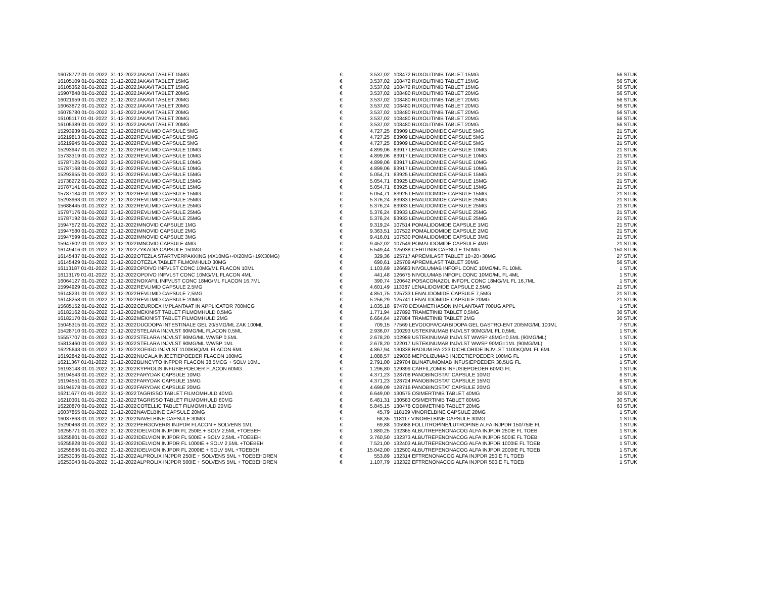| 16078772 01-01-2022 | 31-12-2022 | JAKAVI TABLET 15MG | € | 3.537,02 | 108472 RUXOLITINIB TABLET 15MG | 56 STUK |
| 16105109 01-01-2022 | 31-12-2022 | JAKAVI TABLET 15MG | € | 3.537,02 | 108472 RUXOLITINIB TABLET 15MG | 56 STUK |
| 16105362 01-01-2022 | 31-12-2022 | JAKAVI TABLET 15MG | € | 3.537,02 | 108472 RUXOLITINIB TABLET 15MG | 56 STUK |
| 15907848 01-01-2022 | 31-12-2022 | JAKAVI TABLET 20MG | € | 3.537,02 | 108480 RUXOLITINIB TABLET 20MG | 56 STUK |
| 16021959 01-01-2022 | 31-12-2022 | JAKAVI TABLET 20MG | € | 3.537,02 | 108480 RUXOLITINIB TABLET 20MG | 56 STUK |
| 16063872 01-01-2022 | 31-12-2022 | JAKAVI TABLET 20MG | € | 3.537,02 | 108480 RUXOLITINIB TABLET 20MG | 56 STUK |
| 16078780 01-01-2022 | 31-12-2022 | JAKAVI TABLET 20MG | € | 3.537,02 | 108480 RUXOLITINIB TABLET 20MG | 56 STUK |
| 16105117 01-01-2022 | 31-12-2022 | JAKAVI TABLET 20MG | € | 3.537,02 | 108480 RUXOLITINIB TABLET 20MG | 56 STUK |
| 16105389 01-01-2022 | 31-12-2022 | JAKAVI TABLET 20MG | € | 3.537,02 | 108480 RUXOLITINIB TABLET 20MG | 56 STUK |
| 15293939 01-01-2022 | 31-12-2022 | REVLIMID CAPSULE 5MG | € | 4.727,25 | 83909 LENALIDOMIDE CAPSULE 5MG | 21 STUK |
| 16219813 01-01-2022 | 31-12-2022 | REVLIMID CAPSULE 5MG | € | 4.727,25 | 83909 LENALIDOMIDE CAPSULE 5MG | 21 STUK |
| 16219945 01-01-2022 | 31-12-2022 | REVLIMID CAPSULE 5MG | € | 4.727,25 | 83909 LENALIDOMIDE CAPSULE 5MG | 21 STUK |
| 15293947 01-01-2022 | 31-12-2022 | REVLIMID CAPSULE 10MG | € | 4.899,06 | 83917 LENALIDOMIDE CAPSULE 10MG | 21 STUK |
| 15733319 01-01-2022 | 31-12-2022 | REVLIMID CAPSULE 10MG | € | 4.899,06 | 83917 LENALIDOMIDE CAPSULE 10MG | 21 STUK |
| 15787125 01-01-2022 | 31-12-2022 | REVLIMID CAPSULE 10MG | € | 4.899,06 | 83917 LENALIDOMIDE CAPSULE 10MG | 21 STUK |
| 15787168 01-01-2022 | 31-12-2022 | REVLIMID CAPSULE 10MG | € | 4.899,06 | 83917 LENALIDOMIDE CAPSULE 10MG | 21 STUK |
| 15293955 01-01-2022 | 31-12-2022 | REVLIMID CAPSULE 15MG | € | 5.054,71 | 83925 LENALIDOMIDE CAPSULE 15MG | 21 STUK |
| 15738272 01-01-2022 | 31-12-2022 | REVLIMID CAPSULE 15MG | € | 5.054,71 | 83925 LENALIDOMIDE CAPSULE 15MG | 21 STUK |
| 15787141 01-01-2022 | 31-12-2022 | REVLIMID CAPSULE 15MG | € | 5.054,71 | 83925 LENALIDOMIDE CAPSULE 15MG | 21 STUK |
| 15787184 01-01-2022 | 31-12-2022 | REVLIMID CAPSULE 15MG | € | 5.054,71 | 83925 LENALIDOMIDE CAPSULE 15MG | 21 STUK |
| 15293963 01-01-2022 | 31-12-2022 | REVLIMID CAPSULE 25MG | € | 5.376,24 | 83933 LENALIDOMIDE CAPSULE 25MG | 21 STUK |
| 15688445 01-01-2022 | 31-12-2022 | REVLIMID CAPSULE 25MG | € | 5.376,24 | 83933 LENALIDOMIDE CAPSULE 25MG | 21 STUK |
| 15787176 01-01-2022 | 31-12-2022 | REVLIMID CAPSULE 25MG | € | 5.376,24 | 83933 LENALIDOMIDE CAPSULE 25MG | 21 STUK |
| 15787192 01-01-2022 | 31-12-2022 | REVLIMID CAPSULE 25MG | € | 5.376,24 | 83933 LENALIDOMIDE CAPSULE 25MG | 21 STUK |
| 15947572 01-01-2022 | 31-12-2022 | IMNOVID CAPSULE 1MG | € | 9.319,24 | 107514 POMALIDOMIDE CAPSULE 1MG | 21 STUK |
| 15947580 01-01-2022 | 31-12-2022 | IMNOVID CAPSULE 2MG | € | 9.363,51 | 107522 POMALIDOMIDE CAPSULE 2MG | 21 STUK |
| 15947599 01-01-2022 | 31-12-2022 | IMNOVID CAPSULE 3MG | € | 9.416,01 | 107530 POMALIDOMIDE CAPSULE 3MG | 21 STUK |
| 15947602 01-01-2022 | 31-12-2022 | IMNOVID CAPSULE 4MG | € | 9.452,02 | 107549 POMALIDOMIDE CAPSULE 4MG | 21 STUK |
| 16149416 01-01-2022 | 31-12-2022 | ZYKADIA CAPSULE 150MG | € | 5.549,44 | 125938 CERITINIB CAPSULE 150MG | 150 STUK |
| 16145437 01-01-2022 | 31-12-2022 | OTEZLA STARTVERPAKKING (4X10MG+4X20MG+19X30MG) | € | 329,36 | 125717 APREMILAST TABLET 10+20+30MG | 27 STUK |
| 16145429 01-01-2022 | 31-12-2022 | OTEZLA TABLET FILMOMHULD 30MG | € | 690,61 | 125709 APREMILAST TABLET 30MG | 56 STUK |
| 16113187 01-01-2022 | 31-12-2022 | OPDIVO INFVLST CONC 10MG/ML FLACON 10ML | € | 1.103,69 | 126683 NIVOLUMAB INFOPL CONC 10MG/ML FL 10ML | 1 STUK |
| 16113179 01-01-2022 | 31-12-2022 | OPDIVO INFVLST CONC 10MG/ML FLACON 4ML | € | 441,48 | 126675 NIVOLUMAB INFOPL CONC 10MG/ML FL 4ML | 1 STUK |
| 16064127 01-01-2022 | 31-12-2022 | NOXAFIL INFVLST CONC 18MG/ML FLACON 16,7ML | € | 390,74 | 120642 POSACONAZOL INFOPL CONC 18MG/ML FL 16,7ML | 1 STUK |
| 15994929 01-01-2022 | 31-12-2022 | REVLIMID CAPSULE 2,5MG | € | 4.601,49 | 113387 LENALIDOMIDE CAPSULE 2,5MG | 21 STUK |
| 16148231 01-01-2022 | 31-12-2022 | REVLIMID CAPSULE 7,5MG | € | 4.851,75 | 125733 LENALIDOMIDE CAPSULE 7,5MG | 21 STUK |
| 16148258 01-01-2022 | 31-12-2022 | REVLIMID CAPSULE 20MG | € | 5.256,29 | 125741 LENALIDOMIDE CAPSULE 20MG | 21 STUK |
| 15685152 01-01-2022 | 31-12-2022 | OZURDEX IMPLANTAAT IN APPLICATOR 700MCG | € | 1.035,18 | 97470 DEXAMETHASON IMPLANTAAT 700UG APPL | 1 STUK |
| 16182162 01-01-2022 | 31-12-2022 | MEKINIST TABLET FILMOMHULD 0,5MG | € | 1.771,94 | 127892 TRAMETINIB TABLET 0,5MG | 30 STUK |
| 16182170 01-01-2022 | 31-12-2022 | MEKINIST TABLET FILMOMHULD 2MG | € | 6.664,64 | 127884 TRAMETINIB TABLET 2MG | 30 STUK |
| 15045315 01-01-2022 | 31-12-2022 | DUODOPA INTESTINALE GEL 20/5MG/ML ZAK 100ML | € | 709,15 | 77569 LEVODOPA/CARBIDOPA GEL GASTRO-ENT 20/5MG/ML 100ML | 7 STUK |
| 15428710 01-01-2022 | 31-12-2022 | STELARA INJVLST 90MG/ML FLACON 0,5ML | € | 2.936,07 | 100293 USTEKINUMAB INJVLST 90MG/ML FL 0,5ML | 1 STUK |
| 15557707 01-01-2022 | 31-12-2022 | STELARA INJVLST 90MG/ML WWSP 0,5ML | € | 2.678,20 | 102989 USTEKINUMAB INJVLST WWSP 45MG=0,5ML (90MG/ML) | 1 STUK |
| 15813460 01-01-2022 | 31-12-2022 | STELARA INJVLST 90MG/ML WWSP 1ML | € | 2.678,20 | 122017 USTEKINUMAB INJVLST WWSP 90MG=1ML (90MG/ML) | 1 STUK |
| 16225643 01-01-2022 | 31-12-2022 | XOFIGO INJVLST 1100KBQ/ML FLACON 6ML | € | 4.867,94 | 130338 RADIUM RA-223 DICHLORIDE INJVLST 1100KQ/ML FL 6ML | 1 STUK |
| 16192842 01-01-2022 | 31-12-2022 | NUCALA INJECTIEPOEDER FLACON 100MG | € | 1.088,57 | 129836 MEPOLIZUMAB INJECTIEPOEDER 100MG FL | 1 STUK |
| 16211367 01-01-2022 | 31-12-2022 | BLINCYTO INFPDR FLACON 38,5MCG + SOLV 10ML | € | 2.791,00 | 129704 BLINATUMOMAB INFUSIEPOEDER 38,5UG FL | 1 STUK |
| 16193148 01-01-2022 | 31-12-2022 | KYPROLIS INFUSIEPOEDER FLACON 60MG | € | 1.296,80 | 129399 CARFILZOMIB INFUSIEPOEDER 60MG FL | 1 STUK |
| 16194543 01-01-2022 | 31-12-2022 | FARYDAK CAPSULE 10MG | € | 4.371,23 | 128708 PANOBINOSTAT CAPSULE 10MG | 6 STUK |
| 16194551 01-01-2022 | 31-12-2022 | FARYDAK CAPSULE 15MG | € | 4.371,23 | 128724 PANOBINOSTAT CAPSULE 15MG | 6 STUK |
| 16194578 01-01-2022 | 31-12-2022 | FARYDAK CAPSULE 20MG | € | 4.699,09 | 128716 PANOBINOSTAT CAPSULE 20MG | 6 STUK |
| 16211677 01-01-2022 | 31-12-2022 | TAGRISSO TABLET FILMOMHULD 40MG | € | 6.649,00 | 130575 OSIMERTINIB TABLET 40MG | 30 STUK |
| 16210301 01-01-2022 | 31-12-2022 | TAGRISSO TABLET FILMOMHULD 80MG | € | 6.481,31 | 130583 OSIMERTINIB TABLET 80MG | 30 STUK |
| 16220870 01-01-2022 | 31-12-2022 | COTELLIC TABLET FILMOMHULD 20MG | € | 5.845,15 | 130478 COBIMETINIB TABLET 20MG | 63 STUK |
| 16037855 01-01-2022 | 31-12-2022 | NAVELBINE CAPSULE 20MG | € | 45,79 | 118109 VINORELBINE CAPSULE 20MG | 1 STUK |
| 16037863 01-01-2022 | 31-12-2022 | NAVELBINE CAPSULE 30MG | € | 68,35 | 118117 VINORELBINE CAPSULE 30MG | 1 STUK |
| 15290468 01-01-2022 | 31-12-2022 | PERGOVERIS INJPDR FLACON + SOLVENS 1ML | € | 69,88 | 105988 FOLLITROPINE/LUTROPINE ALFA INJPDR 150/75IE FL | 1 STUK |
| 16255771 01-01-2022 | 31-12-2022 | IDELVION INJPDR FL 250IE + SOLV 2,5ML +TOEBEH | € | 1.880,25 | 132365 ALBUTREPENONACOG ALFA INJPDR 250IE FL TOEB | 1 STUK |
| 16255801 01-01-2022 | 31-12-2022 | IDELVION INJPDR FL 500IE + SOLV 2,5ML +TOEBEH | € | 3.760,50 | 132373 ALBUTREPENONACOG ALFA INJPDR 500IE FL TOEB | 1 STUK |
| 16255828 01-01-2022 | 31-12-2022 | IDELVION INJPDR FL 1000IE + SOLV 2,5ML +TOEBEH | € | 7.521,00 | 132403 ALBUTREPENONACOG ALFA INJPDR 1000IE FL TOEB | 1 STUK |
| 16255836 01-01-2022 | 31-12-2022 | IDELVION INJPDR FL 2000IE + SOLV 5ML +TOEBEH | € | 15.042,00 | 132500 ALBUTREPENONACOG ALFA INJPDR 2000IE FL TOEB | 1 STUK |
| 16253035 01-01-2022 | 31-12-2022 | ALPROLIX INJPDR 250IE + SOLVENS 5ML + TOEBEHOREN | € | 553,89 | 132314 EFTRENONACOG ALFA INJPDR 250IE FL TOEB | 1 STUK |
| 16253043 01-01-2022 | 31-12-2022 | ALPROLIX INJPDR 500IE + SOLVENS 5ML + TOEBEHOREN | € | 1.107,79 | 132322 EFTRENONACOG ALFA INJPDR 500IE FL TOEB | 1 STUK |